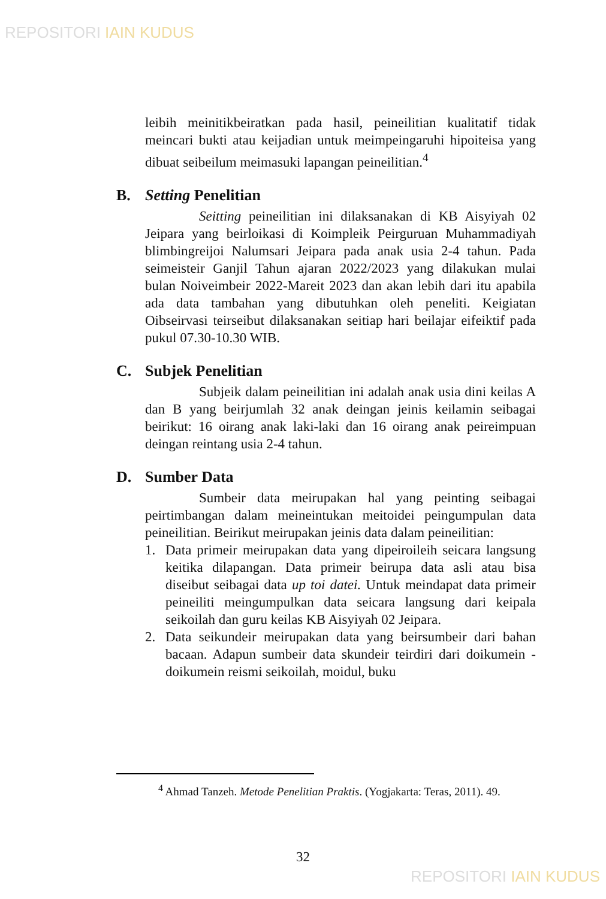REPOSITORI IAIN KUDUS
leibih meinitikbeiratkan pada hasil, peineilitian kualitatif tidak meincari bukti atau keijadian untuk meimpeingaruhi hipoiteisa yang dibuat seibeilum meimasuki lapangan peineilitian.<sup>4</sup>
B. Setting Penelitian
Seitting peineilitian ini dilaksanakan di KB Aisyiyah 02 Jeipara yang beirloikasi di Koimpleik Peirguruan Muhammadiyah blimbingreijoi Nalumsari Jeipara pada anak usia 2-4 tahun. Pada seimeisteir Ganjil Tahun ajaran 2022/2023 yang dilakukan mulai bulan Noiveimbeir 2022-Mareit 2023 dan akan lebih dari itu apabila ada data tambahan yang dibutuhkan oleh peneliti. Keigiatan Oibseirvasi teirseibut dilaksanakan seitiap hari beilajar eifeiktif pada pukul 07.30-10.30 WIB.
C. Subjek Penelitian
Subjeik dalam peineilitian ini adalah anak usia dini keilas A dan B yang beirjumlah 32 anak deingan jeinis keilamin seibagai beirikut: 16 oirang anak laki-laki dan 16 oirang anak peireimpuan deingan reintang usia 2-4 tahun.
D. Sumber Data
Sumbeir data meirupakan hal yang peinting seibagai peirtimbangan dalam meineintukan meitoidei peingumpulan data peineilitian. Beirikut meirupakan jeinis data dalam peineilitian:
1. Data primeir meirupakan data yang dipeiroileih seicara langsung keitika dilapangan. Data primeir beirupa data asli atau bisa diseibut seibagai data up toi datei. Untuk meindapat data primeir peineiliti meingumpulkan data seicara langsung dari keipala seikoilah dan guru keilas KB Aisyiyah 02 Jeipara.
2. Data seikundeir meirupakan data yang beirsumbeir dari bahan bacaan. Adapun sumbeir data skundeir teirdiri dari doikumein - doikumein reismi seikoilah, moidul, buku
<sup>4</sup> Ahmad Tanzeh. Metode Penelitian Praktis. (Yogjakarta: Teras, 2011). 49.
32
REPOSITORI IAIN KUDUS